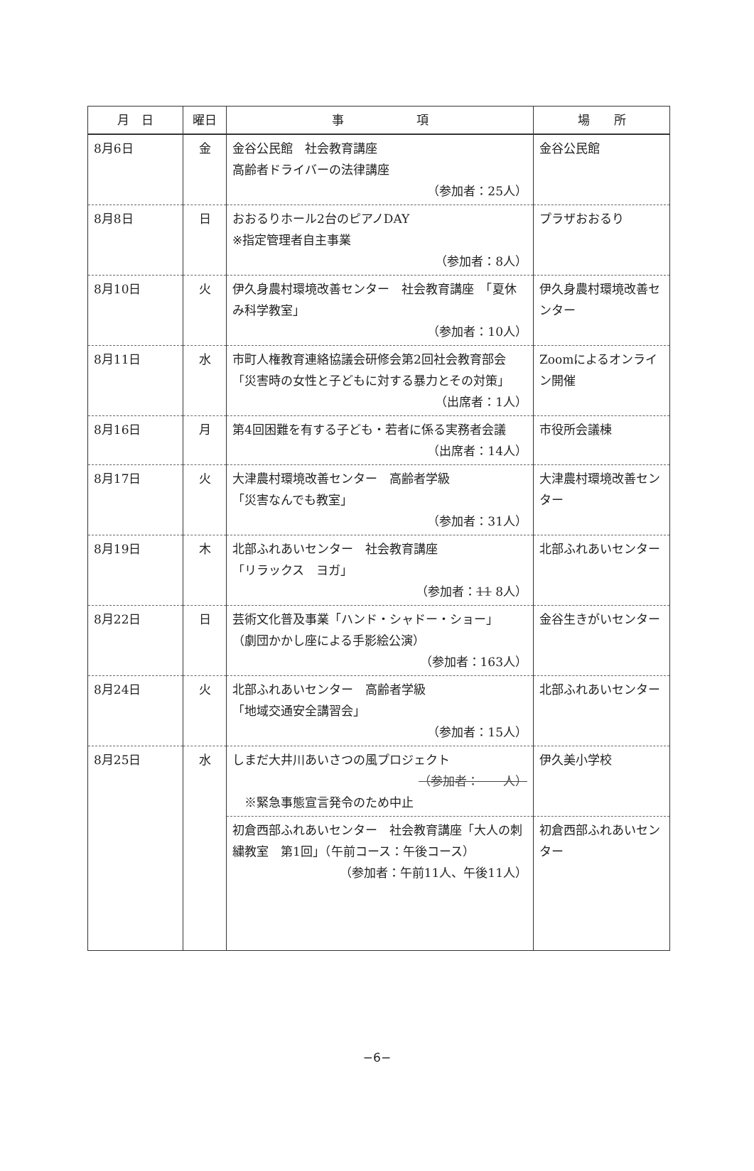| 月 日 | 曜日 | 事 項 | 場 所 |
| --- | --- | --- | --- |
| 8月6日 | 金 | 金谷公民館 社会教育講座 高齢者ドライバーの法律講座 （参加者：25人） | 金谷公民館 |
| 8月8日 | 日 | おおるりホール2台のピアノDAY ※指定管理者自主事業 （参加者：8人） | プラザおおるり |
| 8月10日 | 火 | 伊久身農村環境改善センター 社会教育講座 「夏休み科学教室」 （参加者：10人） | 伊久身農村環境改善センター |
| 8月11日 | 水 | 市町人権教育連絡協議会研修会第2回社会教育部会 「災害時の女性と子どもに対する暴力とその対策」 （出席者：1人） | Zoomによるオンライン開催 |
| 8月16日 | 月 | 第4回困難を有する子ども・若者に係る実務者会議 （出席者：14人） | 市役所会議棟 |
| 8月17日 | 火 | 大津農村環境改善センター 高齢者学級 「災害なんでも教室」 （参加者：31人） | 大津農村環境改善センター |
| 8月19日 | 木 | 北部ふれあいセンター 社会教育講座 「リラックス ヨガ」 （参加者： 11 8人） | 北部ふれあいセンター |
| 8月22日 | 日 | 芸術文化普及事業「ハンド・シャドー・ショー」 （劇団かかし座による手影絵公演） （参加者：163人） | 金谷生きがいセンター |
| 8月24日 | 火 | 北部ふれあいセンター 高齢者学級 「地域交通安全講習会」 （参加者：15人） | 北部ふれあいセンター |
| 8月25日 | 水 | しまだ大井川あいさつの風プロジェクト （参加者： 人） ※緊急事態宣言発令のため中止 | 伊久美小学校 |
| | | 初倉西部ふれあいセンター 社会教育講座「大人の刺繍教室 第1回」（午前コース：午後コース） （参加者：午前11人、午後11人） | 初倉西部ふれあいセンター |
−6−